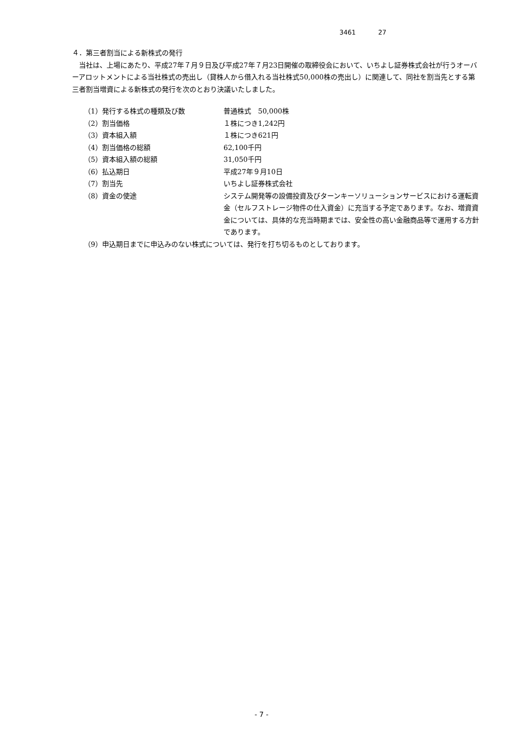3461 27
４．第三者割当による新株式の発行
　当社は、上場にあたり、平成27年７月９日及び平成27年７月23日開催の取締役会において、いちよし証券株式会社が行うオーバーアロットメントによる当社株式の売出し（貸株人から借入れる当社株式50,000株の売出し）に関連して、同社を割当先とする第三者割当増資による新株式の発行を次のとおり決議いたしました。
| （1）発行する株式の種類及び数 | 普通株式 50,000株 |
| （2）割当価格 | １株につき1,242円 |
| （3）資本組入額 | １株につき621円 |
| （4）割当価格の総額 | 62,100千円 |
| （5）資本組入額の総額 | 31,050千円 |
| （6）払込期日 | 平成27年９月10日 |
| （7）割当先 | いちよし証券株式会社 |
| （8）資金の使途 | システム開発等の設備投資及びターンキーソリューションサービスにおける運転資金（セルフストレージ物件の仕入資金）に充当する予定であります。なお、増資資金については、具体的な充当時期までは、安全性の高い金融商品等で運用する方針であります。 |
| （9）申込期日までに申込みのない株式については、発行を打ち切るものとしております。 | |
- 7 -